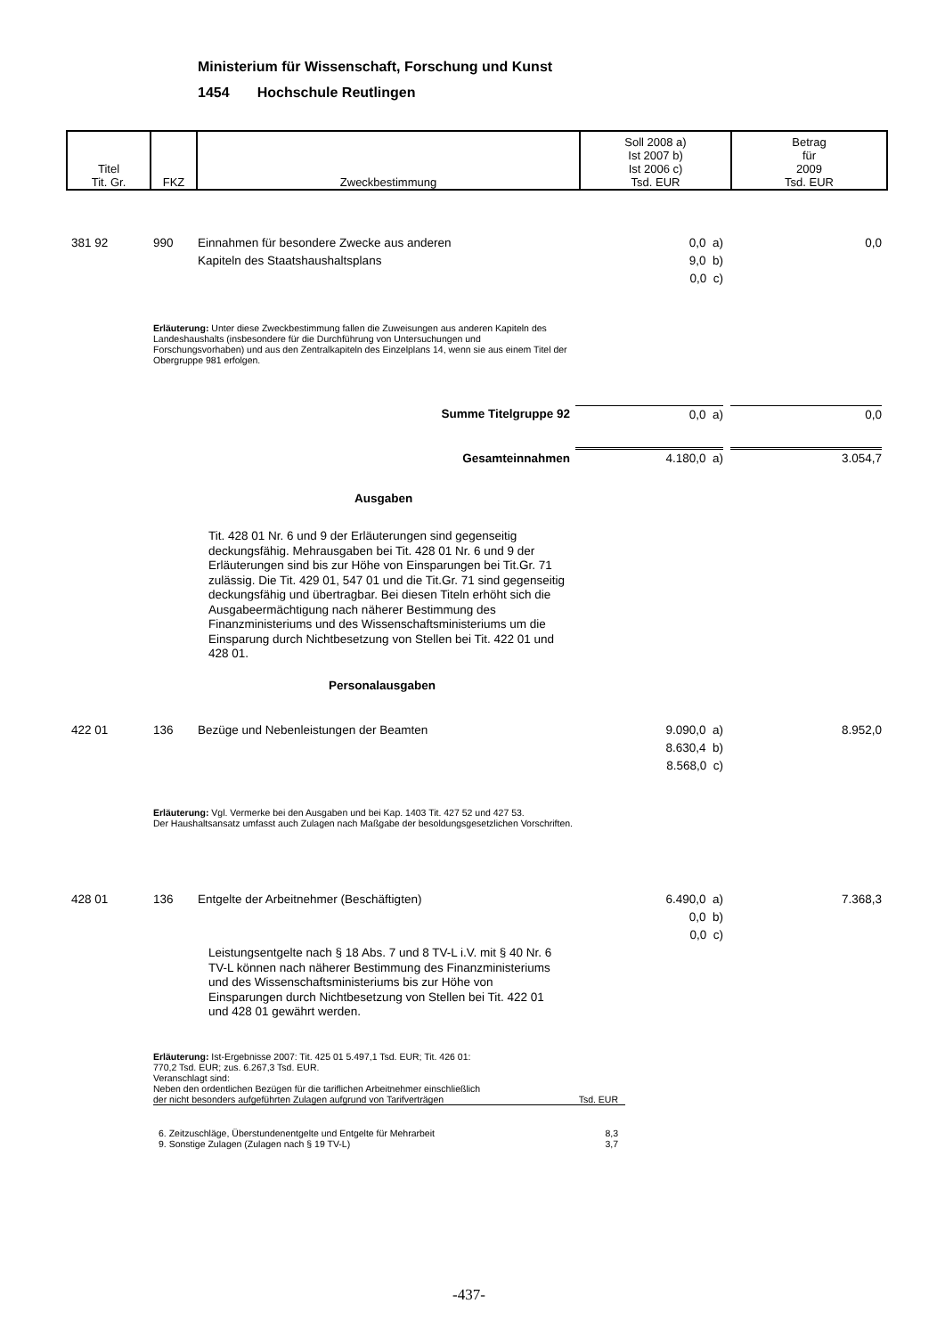Ministerium für Wissenschaft, Forschung und Kunst
1454 Hochschule Reutlingen
| Titel Tit. Gr. | FKZ | Zweckbestimmung | Soll 2008 a) Ist 2007 b) Ist 2006 c) Tsd. EUR | Betrag für 2009 Tsd. EUR |
381 92 990
Einnahmen für besondere Zwecke aus anderen
Kapiteln des Staatshaushaltsplans
0,0 a)
9,0 b)
0,0 c)
0,0
Erläuterung: Unter diese Zweckbestimmung fallen die Zuweisungen aus anderen Kapiteln des Landeshaushalts (insbesondere für die Durchführung von Untersuchungen und Forschungsvorhaben) und aus den Zentralkapiteln des Einzelplans 14, wenn sie aus einem Titel der Obergruppe 981 erfolgen.
Summe Titelgruppe 92 0,0 a) 0,0
Gesamteinnahmen 4.180,0 a) 3.054,7
Ausgaben
Tit. 428 01 Nr. 6 und 9 der Erläuterungen sind gegenseitig deckungsfähig. Mehrausgaben bei Tit. 428 01 Nr. 6 und 9 der Erläuterungen sind bis zur Höhe von Einsparungen bei Tit.Gr. 71 zulässig. Die Tit. 429 01, 547 01 und die Tit.Gr. 71 sind gegenseitig deckungsfähig und übertragbar. Bei diesen Titeln erhöht sich die Ausgabeermächtigung nach näherer Bestimmung des Finanzministeriums und des Wissenschaftsministeriums um die Einsparung durch Nichtbesetzung von Stellen bei Tit. 422 01 und 428 01.
Personalausgaben
422 01 136
Bezüge und Nebenleistungen der Beamten
9.090,0 a)
8.630,4 b)
8.568,0 c)
8.952,0
Erläuterung: Vgl. Vermerke bei den Ausgaben und bei Kap. 1403 Tit. 427 52 und 427 53.
Der Haushaltsansatz umfasst auch Zulagen nach Maßgabe der besoldungsgesetzlichen Vorschriften.
428 01 136
Entgelte der Arbeitnehmer (Beschäftigten)
6.490,0 a)
0,0 b)
0,0 c)
7.368,3
Leistungsentgelte nach § 18 Abs. 7 und 8 TV-L i.V. mit § 40 Nr. 6 TV-L können nach näherer Bestimmung des Finanzministeriums und des Wissenschaftsministeriums bis zur Höhe von Einsparungen durch Nichtbesetzung von Stellen bei Tit. 422 01 und 428 01 gewährt werden.
Erläuterung: Ist-Ergebnisse 2007: Tit. 425 01 5.497,1 Tsd. EUR; Tit. 426 01:
770,2 Tsd. EUR; zus. 6.267,3 Tsd. EUR.
Veranschlagt sind:
Neben den ordentlichen Bezügen für die tariflichen Arbeitnehmer einschließlich
der nicht besonders aufgeführten Zulagen aufgrund von Tarifverträgen Tsd. EUR
6. Zeitzuschläge, Überstundenentgelte und Entgelte für Mehrarbeit 8,3
9. Sonstige Zulagen (Zulagen nach § 19 TV-L) 3,7
-437-